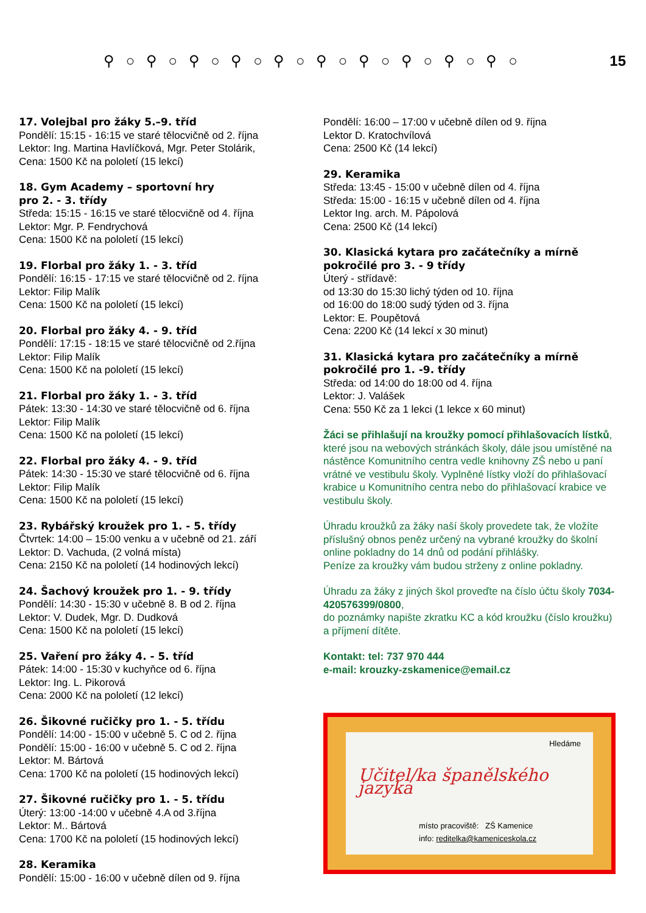⚲ ○ ⚲ ○ ⚲ ○ ⚲ ○ ⚲ ○ ⚲ ○ ⚲ ○ ⚲ ○ ⚲ ○ ⚲ ○ 15
17. Volejbal pro žáky 5.–9. tříd
Pondělí: 15:15 - 16:15 ve staré tělocvičně od 2. října
Lektor: Ing. Martina Havlíčková, Mgr. Peter Stolárik,
Cena: 1500 Kč na pololetí (15 lekcí)
18. Gym Academy – sportovní hry
pro 2. - 3. třídy
Středa: 15:15 - 16:15 ve staré tělocvičně od 4. října
Lektor: Mgr. P. Fendrychová
Cena: 1500 Kč na pololetí (15 lekcí)
19. Florbal pro žáky 1. - 3. tříd
Pondělí: 16:15 - 17:15 ve staré tělocvičně od 2. října
Lektor: Filip Malík
Cena: 1500 Kč na pololetí (15 lekcí)
20. Florbal pro žáky 4. - 9. tříd
Pondělí: 17:15 - 18:15 ve staré tělocvičně od 2.října
Lektor: Filip Malík
Cena: 1500 Kč na pololetí (15 lekcí)
21. Florbal pro žáky 1. - 3. tříd
Pátek: 13:30 - 14:30 ve staré tělocvičně od 6. října
Lektor: Filip Malík
Cena: 1500 Kč na pololetí (15 lekcí)
22. Florbal pro žáky 4. - 9. tříd
Pátek: 14:30 - 15:30 ve staré tělocvičně od 6. října
Lektor: Filip Malík
Cena: 1500 Kč na pololetí (15 lekcí)
23. Rybářský kroužek pro 1. - 5. třídy
Čtvrtek: 14:00 – 15:00 venku a v učebně od 21. září
Lektor: D. Vachuda, (2 volná místa)
Cena: 2150 Kč na pololetí (14 hodinových lekcí)
24. Šachový kroužek pro 1. - 9. třídy
Pondělí: 14:30 - 15:30 v učebně 8. B od 2. října
Lektor: V. Dudek, Mgr. D. Dudková
Cena: 1500 Kč na pololetí (15 lekcí)
25. Vaření pro žáky 4. - 5. tříd
Pátek: 14:00 - 15:30 v kuchyňce od 6. října
Lektor: Ing. L. Pikorová
Cena: 2000 Kč na pololetí (12 lekcí)
26. Šikovné ručičky pro 1. - 5. třídu
Pondělí: 14:00 - 15:00 v učebně 5. C od 2. října
Pondělí: 15:00 - 16:00 v učebně 5. C od 2. října
Lektor: M. Bártová
Cena: 1700 Kč na pololetí (15 hodinových lekcí)
27. Šikovné ručičky pro 1. - 5. třídu
Úterý: 13:00 -14:00 v učebně 4.A od 3.října
Lektor: M.. Bártová
Cena: 1700 Kč na pololetí (15 hodinových lekcí)
28. Keramika
Pondělí: 15:00 - 16:00 v učebně dílen od 9. října
Pondělí: 16:00 – 17:00 v učebně dílen od 9. října
Lektor D. Kratochvílová
Cena: 2500 Kč (14 lekcí)
29. Keramika
Středa: 13:45 - 15:00 v učebně dílen od 4. října
Středa: 15:00 - 16:15 v učebně dílen od 4. října
Lektor Ing. arch. M. Pápolová
Cena: 2500 Kč (14 lekcí)
30. Klasická kytara pro začátečníky a mírně pokročilé pro 3. - 9 třídy
Úterý - střídavě:
od 13:30 do 15:30 lichý týden od 10. října
od 16:00 do 18:00 sudý týden od 3. října
Lektor: E. Poupětová
Cena: 2200 Kč (14 lekcí x 30 minut)
31. Klasická kytara pro začátečníky a mírně pokročilé pro 1. -9. třídy
Středa: od 14:00 do 18:00 od 4. října
Lektor: J. Valášek
Cena: 550 Kč za 1 lekci (1 lekce x 60 minut)
Žáci se přihlašují na kroužky pomocí přihlašovacích lístků, které jsou na webových stránkách školy, dále jsou umístěné na nástěnce Komunitního centra vedle knihovny ZŠ nebo u paní vrátné ve vestibulu školy. Vyplněné lístky vloží do přihlašovací krabice u Komunitního centra nebo do přihlašovací krabice ve vestibulu školy.
Úhradu kroužků za žáky naší školy provedete tak, že vložíte příslušný obnos peněz určený na vybrané kroužky do školní online pokladny do 14 dnů od podání přihlášky.
Peníze za kroužky vám budou strženy z online pokladny.
Úhradu za žáky z jiných škol proveďte na číslo účtu školy 7034-420576399/0800,
do poznámky napište zkratku KC a kód kroužku (číslo kroužku) a příjmení dítěte.
Kontakt: tel: 737 970 444
e-mail: krouzky-zskamenice@email.cz
Hledáme
Učitel/ka španělského jazyka
místo pracoviště: ZŠ Kamenice
info: reditelka@kameniceskola.cz